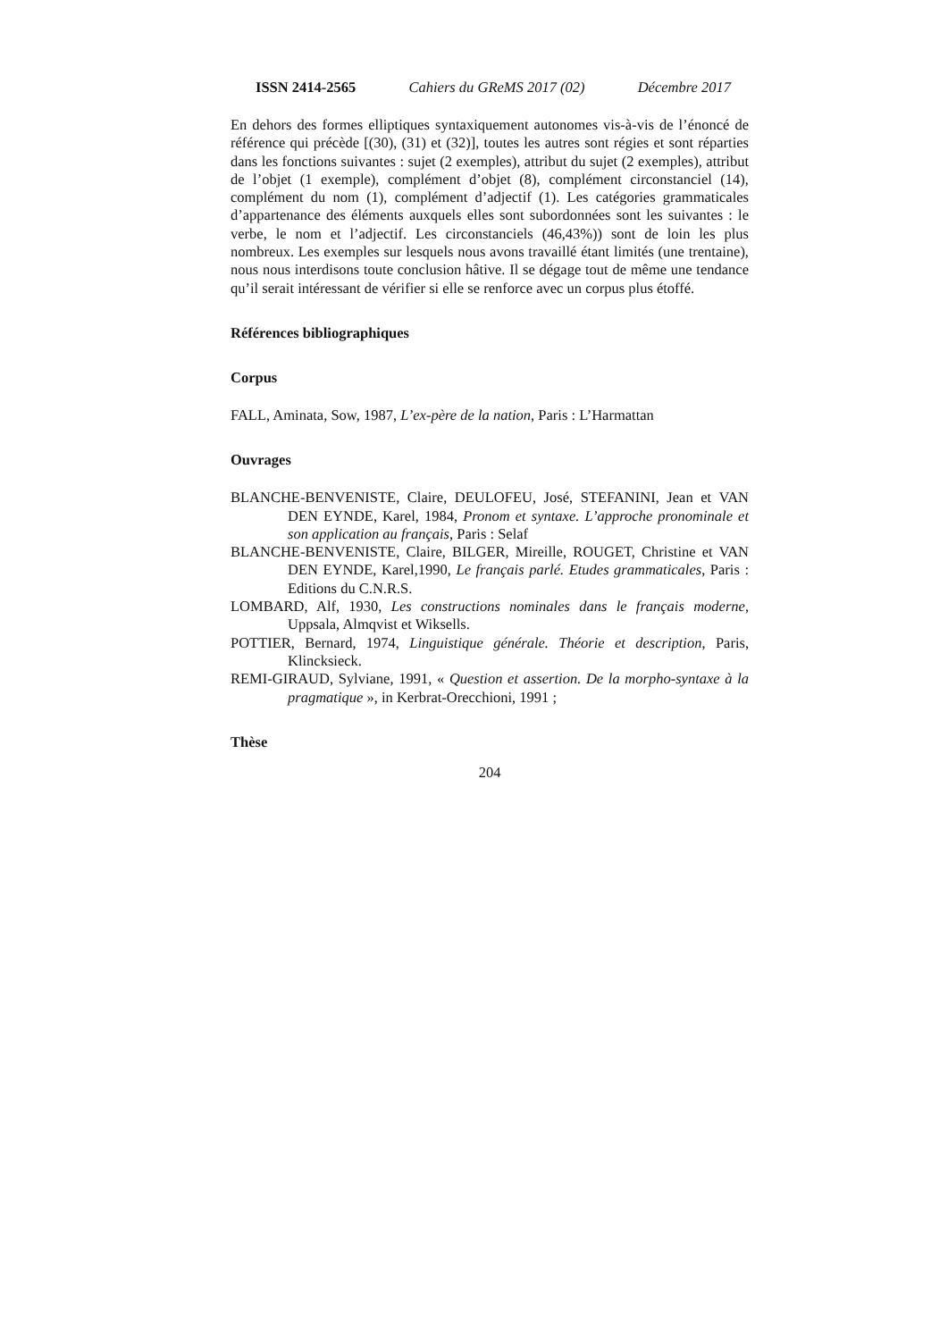ISSN 2414-2565 Cahiers du GReMS 2017 (02) Décembre 2017
En dehors des formes elliptiques syntaxiquement autonomes vis-à-vis de l’énoncé de référence qui précède [(30), (31) et (32)], toutes les autres sont régies et sont réparties dans les fonctions suivantes : sujet (2 exemples), attribut du sujet (2 exemples), attribut de l’objet (1 exemple), complément d’objet (8), complément circonstanciel (14), complément du nom (1), complément d’adjectif (1). Les catégories grammaticales d’appartenance des éléments auxquels elles sont subordonnées sont les suivantes : le verbe, le nom et l’adjectif. Les circonstanciels (46,43%)) sont de loin les plus nombreux. Les exemples sur lesquels nous avons travaillé étant limités (une trentaine), nous nous interdisons toute conclusion hâtive. Il se dégage tout de même une tendance qu’il serait intéressant de vérifier si elle se renforce avec un corpus plus étoffé.
Références bibliographiques
Corpus
FALL, Aminata, Sow, 1987, L’ex-père de la nation, Paris : L’Harmattan
Ouvrages
BLANCHE-BENVENISTE, Claire, DEULOFEU, José, STEFANINI, Jean et VAN DEN EYNDE, Karel, 1984, Pronom et syntaxe. L’approche pronominale et son application au français, Paris : Selaf
BLANCHE-BENVENISTE, Claire, BILGER, Mireille, ROUGET, Christine et VAN DEN EYNDE, Karel,1990, Le français parlé. Etudes grammaticales, Paris : Editions du C.N.R.S.
LOMBARD, Alf, 1930, Les constructions nominales dans le français moderne, Uppsala, Almqvist et Wiksells.
POTTIER, Bernard, 1974, Linguistique générale. Théorie et description, Paris, Klincksieck.
REMI-GIRAUD, Sylviane, 1991, « Question et assertion. De la morpho-syntaxe à la pragmatique », in Kerbrat-Orecchioni, 1991 ;
Thèse
204